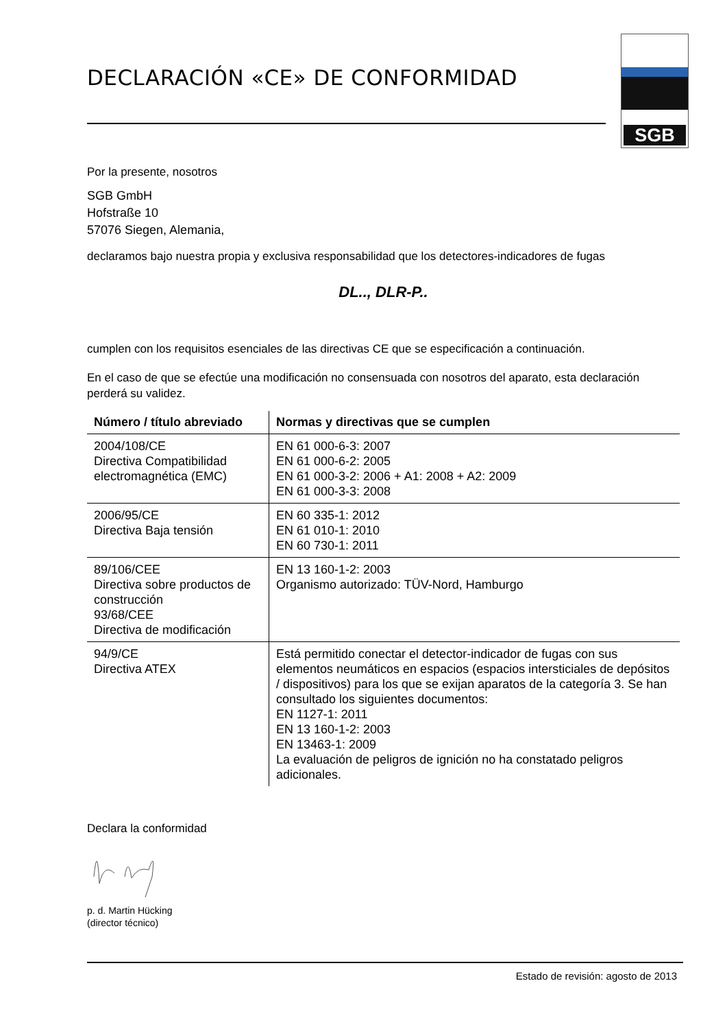SGB
DECLARACIÓN «CE» DE CONFORMIDAD
Por la presente, nosotros
SGB GmbH
Hofstraße 10
57076 Siegen, Alemania,
declaramos bajo nuestra propia y exclusiva responsabilidad que los detectores-indicadores de fugas
DL.., DLR-P..
cumplen con los requisitos esenciales de las directivas CE que se especificación a continuación.
En el caso de que se efectúe una modificación no consensuada con nosotros del aparato, esta declaración perderá su validez.
| Número / título abreviado | Normas y directivas que se cumplen |
| --- | --- |
| 2004/108/CE Directiva Compatibilidad electromagnética (EMC) | EN 61 000-6-3: 2007 EN 61 000-6-2: 2005 EN 61 000-3-2: 2006 + A1: 2008 + A2: 2009 EN 61 000-3-3: 2008 |
| 2006/95/CE Directiva Baja tensión | EN 60 335-1: 2012 EN 61 010-1: 2010 EN 60 730-1: 2011 |
| 89/106/CEE Directiva sobre productos de construcción 93/68/CEE Directiva de modificación | EN 13 160-1-2: 2003 Organismo autorizado: TÜV-Nord, Hamburgo |
| 94/9/CE Directiva ATEX | Está permitido conectar el detector-indicador de fugas con sus elementos neumáticos en espacios (espacios intersticiales de depósitos / dispositivos) para los que se exijan aparatos de la categoría 3. Se han consultado los siguientes documentos: EN 1127-1: 2011 EN 13 160-1-2: 2003 EN 13463-1: 2009 La evaluación de peligros de ignición no ha constatado peligros adicionales. |
Declara la conformidad
p. d. Martin Hücking
(director técnico)
Estado de revisión: agosto de 2013